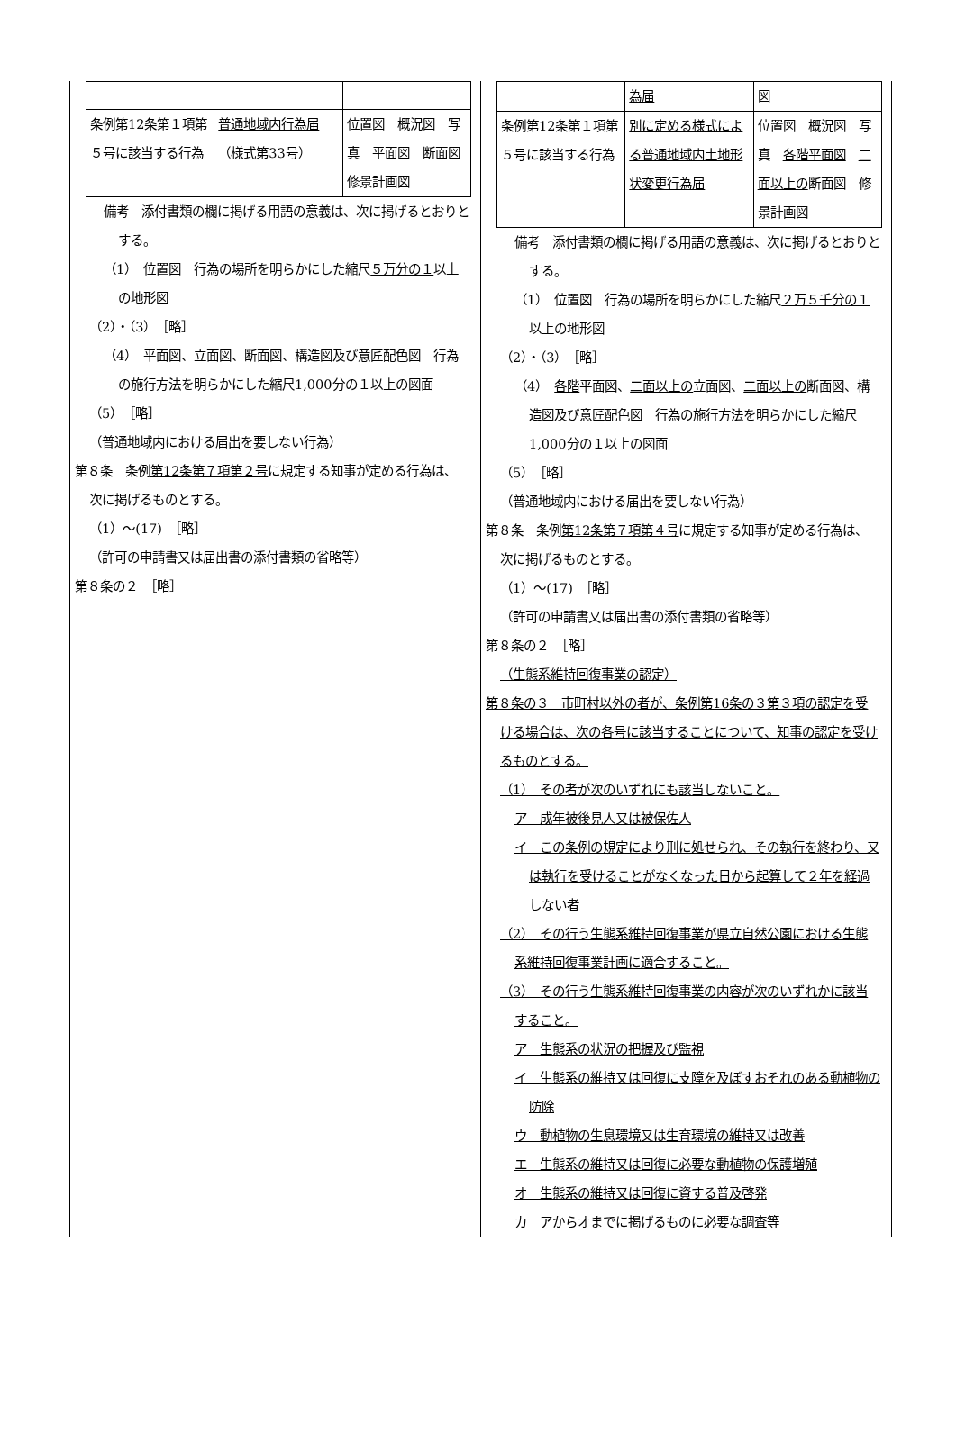| 条例第12条第１項第５号に該当する行為 | 普通地域内行為届（様式第33号） | 位置図 概況図 写真 平面図 断面図 修景計画図 |
備考　添付書類の欄に掲げる用語の意義は、次に掲げるとおりとする。
（1）　位置図　行為の場所を明らかにした縮尺５万分の１以上の地形図
（2）・（3）　［略］
（4）　平面図、立面図、断面図、構造図及び意匠配色図　行為の施行方法を明らかにした縮尺1,000分の１以上の図面
（5）　［略］
（普通地域内における届出を要しない行為）
第８条　条例第12条第７項第２号に規定する知事が定める行為は、次に掲げるものとする。
（1）～(17)　［略］
（許可の申請書又は届出書の添付書類の省略等）
第８条の２　［略］
| | 為届 | 図 |
| 条例第12条第１項第５号に該当する行為 | 別に定める様式による普通地域内土地形状変更行為届 | 位置図 概況図 写真 各階平面図 二面以上の 断面図 修景計画図 |
備考　添付書類の欄に掲げる用語の意義は、次に掲げるとおりとする。
（1）　位置図　行為の場所を明らかにした縮尺２万５千分の１以上の地形図
（2）・（3）　［略］
（4）　各階平面図、二面以上の立面図、二面以上の断面図、構造図及び意匠配色図　行為の施行方法を明らかにした縮尺1,000分の１以上の図面
（5）　［略］
（普通地域内における届出を要しない行為）
第８条　条例第12条第７項第４号に規定する知事が定める行為は、次に掲げるものとする。
（1）～(17)　［略］
（許可の申請書又は届出書の添付書類の省略等）
第８条の２　［略］
（生態系維持回復事業の認定）
第８条の３　市町村以外の者が、条例第16条の３第３項の認定を受ける場合は、次の各号に該当することについて、知事の認定を受けるものとする。
（1）　その者が次のいずれにも該当しないこと。
ア　成年被後見人又は被保佐人
イ　この条例の規定により刑に処せられ、その執行を終わり、又は執行を受けることがなくなった日から起算して２年を経過しない者
（2）　その行う生態系維持回復事業が県立自然公園における生態系維持回復事業計画に適合すること。
（3）　その行う生態系維持回復事業の内容が次のいずれかに該当すること。
ア　生態系の状況の把握及び監視
イ　生態系の維持又は回復に支障を及ぼすおそれのある動植物の防除
ウ　動植物の生息環境又は生育環境の維持又は改善
エ　生態系の維持又は回復に必要な動植物の保護増殖
オ　生態系の維持又は回復に資する普及啓発
カ　アからオまでに掲げるものに必要な調査等